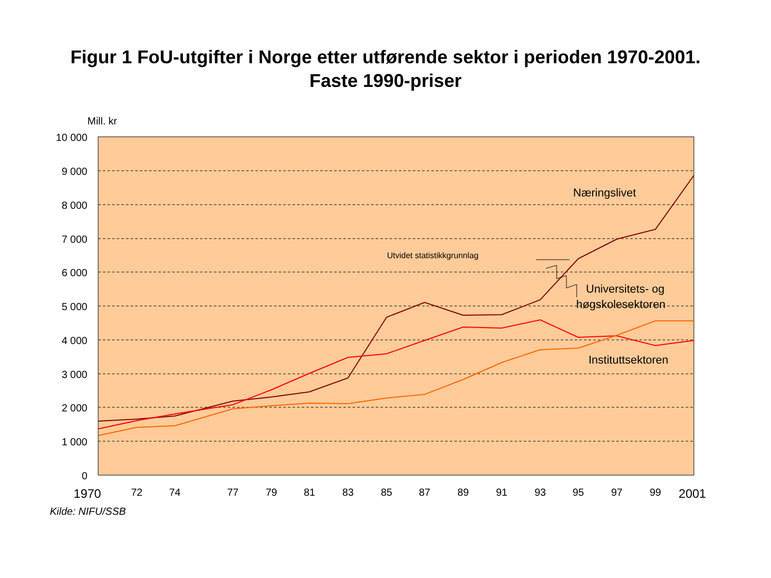Figur 1 FoU-utgifter i Norge etter utførende sektor i perioden 1970-2001.
Faste 1990-priser
Mill. kr
10 000
9 000
8 000
7 000
6 000
5 000
4 000
3 000
2 000
1 000
0
1970
72
74
77
79
81
83
85
87
89
91
93
95
97
99
2001
Næringslivet
Utvidet statistikkgrunnlag
Universitets- og
høgskolesektoren
Instituttsektoren
Kilde: NIFU/SSB